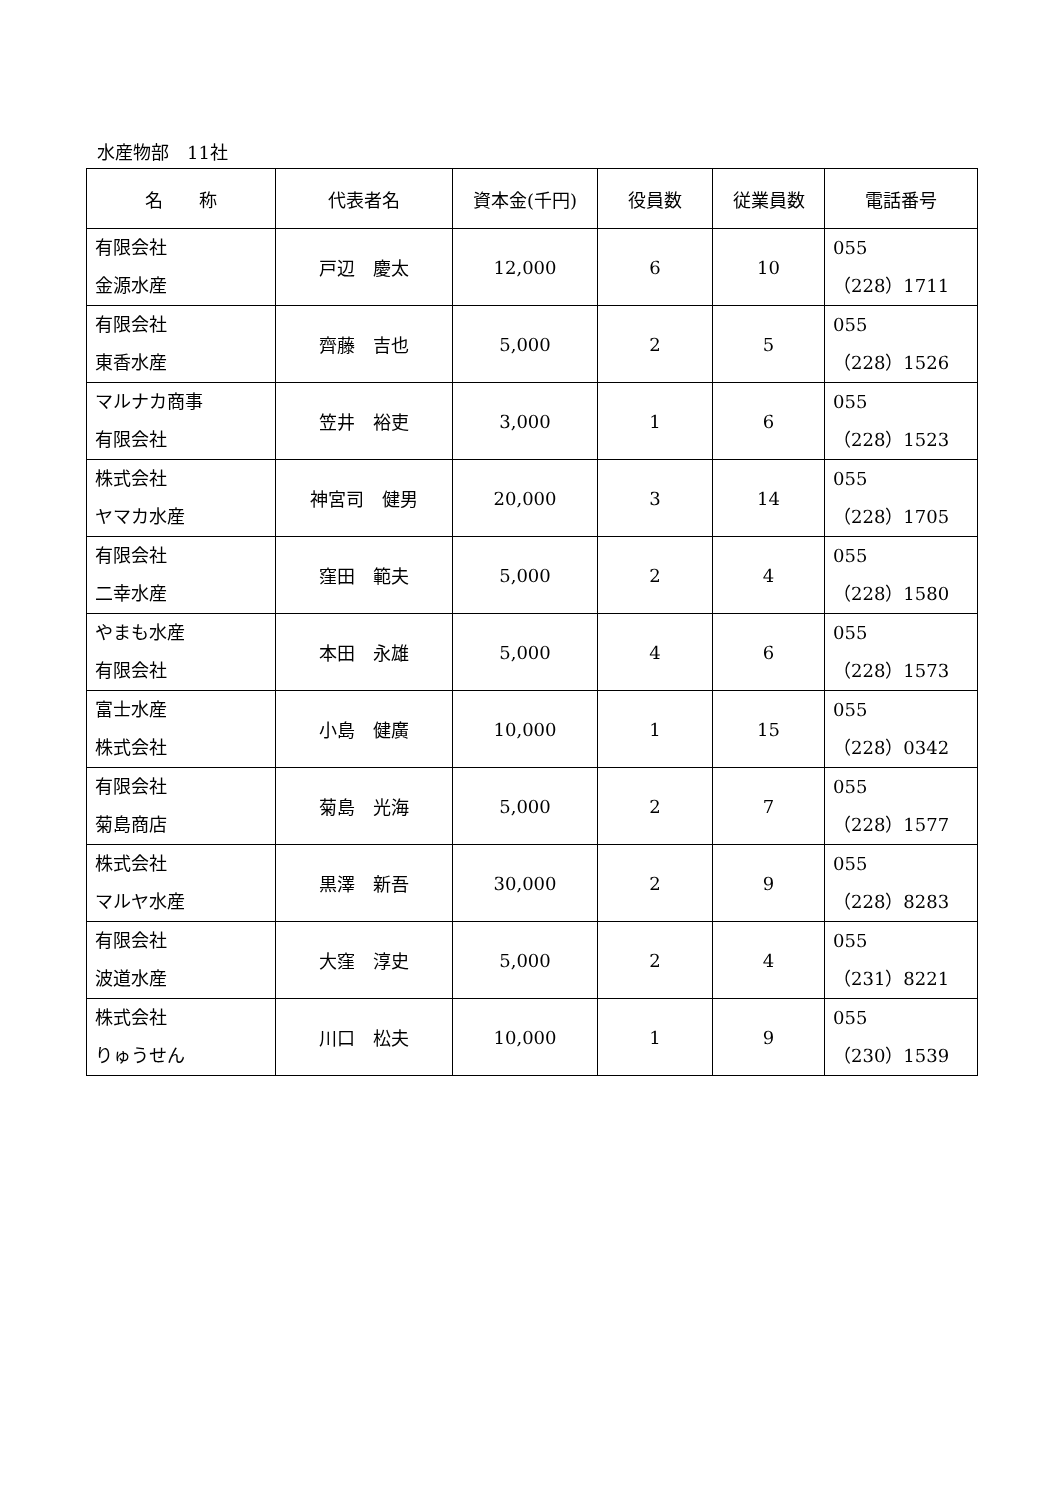水産物部　11社
| 名 称 | 代表者名 | 資本金(千円) | 役員数 | 従業員数 | 電話番号 |
| --- | --- | --- | --- | --- | --- |
| 有限会社 金源水産 | 戸辺 慶太 | 12,000 | 6 | 10 | 055 （228）1711 |
| 有限会社 東香水産 | 齊藤 吉也 | 5,000 | 2 | 5 | 055 （228）1526 |
| マルナカ商事 有限会社 | 笠井 裕吏 | 3,000 | 1 | 6 | 055 （228）1523 |
| 株式会社 ヤマカ水産 | 神宮司 健男 | 20,000 | 3 | 14 | 055 （228）1705 |
| 有限会社 二幸水産 | 窪田 範夫 | 5,000 | 2 | 4 | 055 （228）1580 |
| やまも水産 有限会社 | 本田 永雄 | 5,000 | 4 | 6 | 055 （228）1573 |
| 富士水産 株式会社 | 小島 健廣 | 10,000 | 1 | 15 | 055 （228）0342 |
| 有限会社 菊島商店 | 菊島 光海 | 5,000 | 2 | 7 | 055 （228）1577 |
| 株式会社 マルヤ水産 | 黒澤 新吾 | 30,000 | 2 | 9 | 055 （228）8283 |
| 有限会社 波道水産 | 大窪 淳史 | 5,000 | 2 | 4 | 055 （231）8221 |
| 株式会社 りゅうせん | 川口 松夫 | 10,000 | 1 | 9 | 055 （230）1539 |